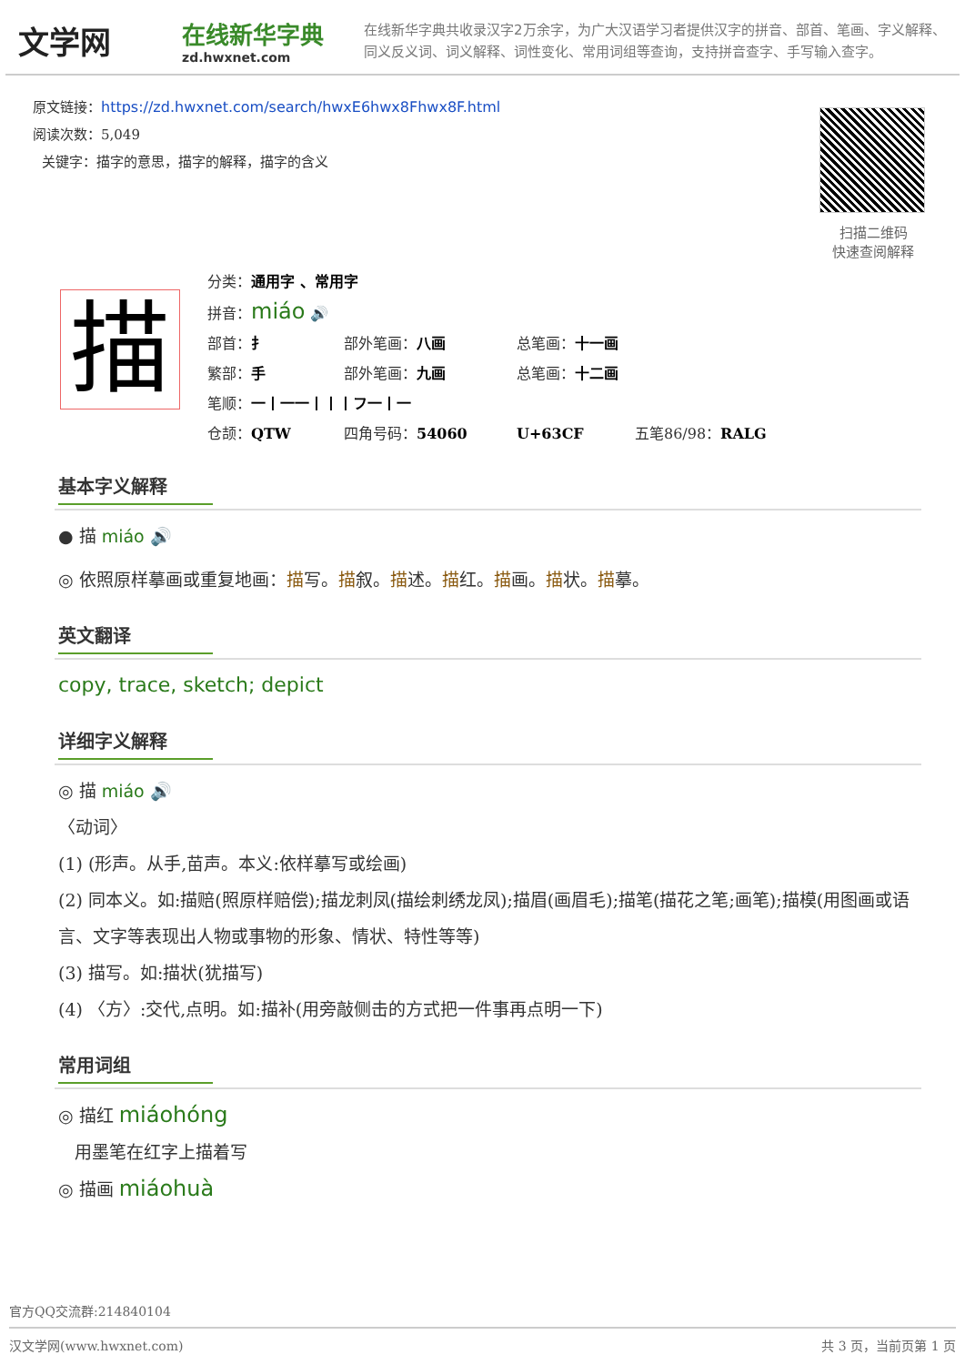文学网
在线新华字典
zd.hwxnet.com
在线新华字典共收录汉字2万余字，为广大汉语学习者提供汉字的拼音、部首、笔画、字义解释、同义反义词、词义解释、词性变化、常用词组等查询，支持拼音查字、手写输入查字。
原文链接：https://zd.hwxnet.com/search/hwxE6hwx8Fhwx8F.html
阅读次数：5,049
关键字：描字的意思，描字的解释，描字的含义
扫描二维码
快速查阅解释
描
分类：通用字 、常用字
拼音：miáo 🔊
部首：扌 部外笔画：八画 总笔画：十一画
繁部：手 部外笔画：九画 总笔画：十二画
笔顺：一丨一一丨丨丨フ一丨一
仓颉：QTW 四角号码：54060 U+63CF 五笔86/98：RALG
基本字义解释
● 描 miáo 🔊
◎ 依照原样摹画或重复地画：描写。描叙。描述。描红。描画。描状。描摹。
英文翻译
copy, trace, sketch; depict
详细字义解释
◎ 描 miáo 🔊
〈动词〉
(1) (形声。从手,苗声。本义:依样摹写或绘画)
(2) 同本义。如:描赔(照原样赔偿);描龙刺凤(描绘刺绣龙凤);描眉(画眉毛);描笔(描花之笔;画笔);描模(用图画或语言、文字等表现出人物或事物的形象、情状、特性等等)
(3) 描写。如:描状(犹描写)
(4) 〈方〉:交代,点明。如:描补(用旁敲侧击的方式把一件事再点明一下)
常用词组
◎ 描红 miáohóng
用墨笔在红字上描着写
◎ 描画 miáohuà
官方QQ交流群:214840104
汉文学网(www.hwxnet.com) 共 3 页，当前页第 1 页